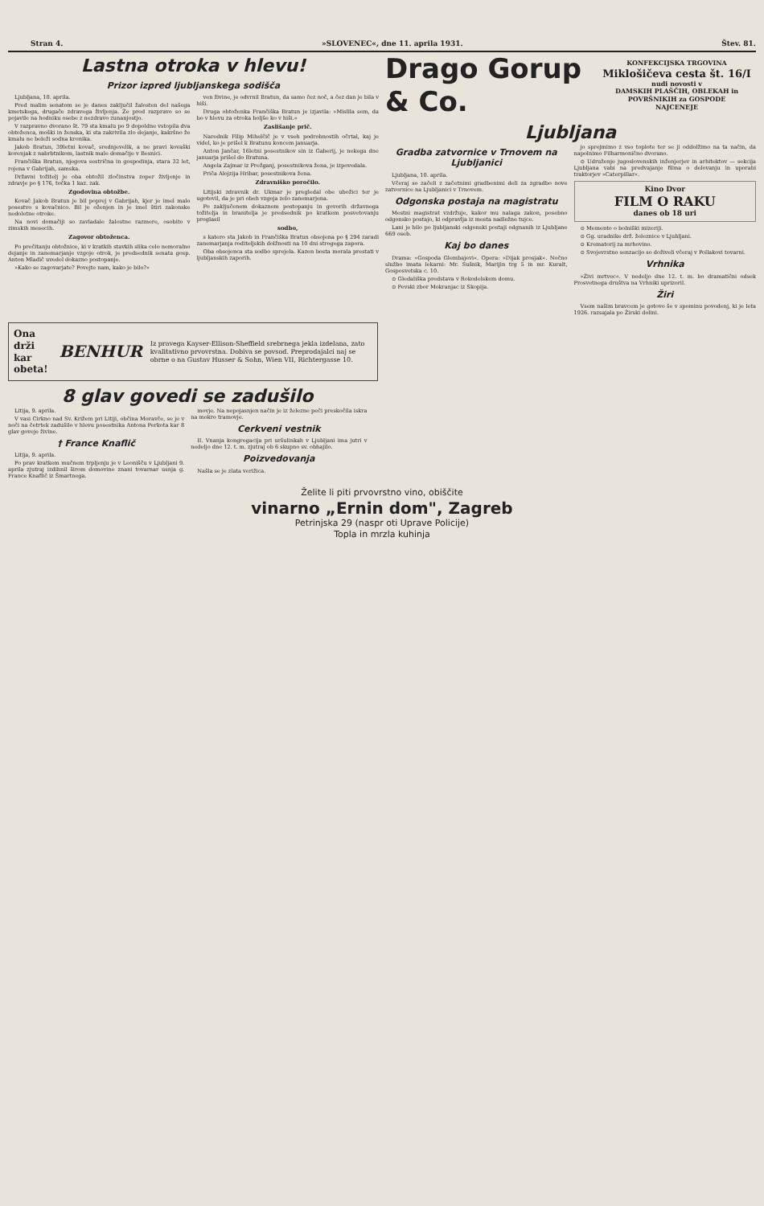Stran 4. »SLOVENEC«, dne 11. aprila 1931. Štev. 81.
Lastna otroka v hlevu!
Prizor izpred ljubljanskega sodišča
Ljubljana, 10. aprila.
Pred malim senatom se je danes zaključil žalosten del našega kmetskega, drugače zdravega življenja. Že pred razpravo so se pojavile na hodniku osebe z nezdravo zunanjostjo.
V razpravno dvorano št. 79 sta kmalu po 9 dopoldne vstopila dva obtoženca, moški in ženska, ki sta zakrivila zlo dejanje, kakršno že kmalu ne beleži sodna kronika.
Jakob Bratun, 39letni kovač, srednjevelik, a ne pravi kovaški korenjak z nabrbtnikom, lastnik male domačije v Besnici.
Frančiška Bratun, njegova sestrična in gospodinja, stara 32 let, rojena v Gabrijah, samska.
Državni tožitelj je oba obtožil zločinstva zoper življenje in zdravje po § 176, točka 1 kaz. zak.
Zgodovina obtožbe.
Kovač Jakob Bratun je bil poprej v Gabrijah, kjer je imel malo posestvo s kovačnico. Bil je oženjen in je imel štiri zakonske nedoletne otroke.
Na novi domačiji so zavladale žalostne razmere, osobito v zimskih mesecih.
Zagovor obtoženca.
Po prečitanju obtožnice, ki v kratkih stavkih slika celo nemoralno dejanje in zanemarjanje vzgoje otrok, je predsednik senata gosp. Anton Mladič uvedel dokazno postopanje.
»Kako se zagovarjate? Povejte nam, kako je bilo?«
ven živine, je odvrnil Bratun, da samo čez noč, a čez dan je bila v hiši.
Druga obtoženka Frančiška Bratun je izjavila: »Mislila sem, da bo v hlevu za otroka boljše ko v hiši.«
Zaslišanje prič.
Narednik Filip Mihelčič je v vseh podrobnostih očrtal, kaj je videl, ko je prišel k Bratunu koncem januarja.
Anton Jančar, 16letni posestnikov sin iz Gaberij, je nekega dne januarja prišel do Bratuna.
Angela Zajmar iz Prežganj, posestnikova žena, je izpovedala.
Priča Alojzija Hribar, posestnikova žena.
Zdravniško poročilo.
Litijski zdravnik dr. Ukmar je pregledal obe ubožici ter je ugotovil, da je pri obeh vzgoja zelo zanemarjena.
Po zaključenem dokaznem postopanju in govorih državnega tožitelja in branitelja je predsednik po kratkem posvetovanju proglasil
sodbo,
s katero sta Jakob in Frančiška Bratun obsojena po § 294 zaradi zanemarjanja roditeljskih dolžnosti na 10 dni strogega zapora.
Oba obsojenca sta sodbo sprejela. Kazen bosta morala prestati v ljubljanskih zaporih.
Drago Gorup & Co.
KONFEKCIJSKA TRGOVINA
Miklošičeva cesta št. 16/I
nudi novosti v
DAMSKIH PLAŠČIH, OBLEKAH in POVRŠNIKIH za GOSPODE
NAJCENEJE
Ljubljana
Gradba zatvornice v Trnovem na Ljubljanici
Ljubljana, 10. aprila.
Včeraj so začeli z začetnimi gradbenimi deli za zgradbo nove zatvornice na Ljubljanici v Trnovem.
Odgonska postaja na magistratu
Mestni magistrat vzdržuje, kakor mu nalaga zakon, posebno odgonsko postajo, ki odpravlja iz mesta nadležne tujce.
Lani je bilo po ljubljanski odgonski postaji odgnanih iz Ljubljane 669 oseb.
Kaj bo danes
Drama: »Gospoda Glembajevi«. Opera: »Dijak prosjak«. Nočno službo imata lekarni: Mr. Sušnik, Marijin trg 5 in mr. Kuralt, Gosposvetska c. 10.
⊙ Gledališka predstava v Rokodelskem domu.
⊙ Pevski zbor Mokranjac iz Skopija.
jo sprejmimo z vso toplote ter se ji oddolžimo na ta način, da napolnimo Filharmonično dvorano.
⊙ Udruženje jugoslovenskih inženjerjev in arhitektov — sekcija Ljubljana vabi na predvajanje filma o delovanju in uporabi traktorjev »Caterpillar«.
Kino Dvor
FILM O RAKU
danes ob 18 uri
⊙ Memento o bolniški mizeriji.
⊙ Gg. uradnike drž. železnice v Ljubljani.
⊙ Krematorij za mrhovino.
⊙ Svojevrstno senzacijo so doživeli včeraj v Pollakovi tovarni.
Vrhnika
»Živi mrtvec«. V nedeljo dne 12. t. m. bo dramatični odsek Prosvetnega društva na Vrhniki uprizoril.
Žiri
Vsem našim bravcem je gotovo še v spominu povodenj, ki je leta 1926. razsajala po Žirski dolini.
Ona drži kar obeta! BENHUR Iz pravega Kayser-Ellison-Sheffield srebrnega jekla izdelana, zato kvalitativno prvovrstna. Dobiva se povsod. Preprodajalci naj se obrne o na Gustav Husser & Sohn, Wien VII, Richtergasse 10.
8 glav govedi se zadušilo
Litija, 9. aprila.
V vasi Cirkno nad Sv. Križem pri Litiji, občina Moravče, se je v noči na četrtek zadušilo v hlevu posestnika Antona Perkota kar 8 glav goveje živine.
† France Knaflič
Litija, 9. aprila.
Po prav kratkem mučnem trpljenju je v Leonišču v Ljubljani 9. aprila zjutraj izdihnil širom domovine znani tovarnar usnja g. France Knaflič iz Šmartnega.
movje. Na nepojasnjen način je iz železne peči preskočila iskra na mokro tramovje.
Cerkveni vestnik
II. Vnanja kongregacija pri uršulinkah v Ljubljani ima jutri v nedeljo dne 12. t. m. zjutraj ob 6 skupno sv. obhajilo.
Poizvedovanja
Našla se je zlata verižica.
Želite li piti prvovrstno vino, obiščite
vinarno „Ernin dom", Zagreb
Petrinjska 29 (naspr oti Uprave Policije)
Topla in mrzla kuhinja